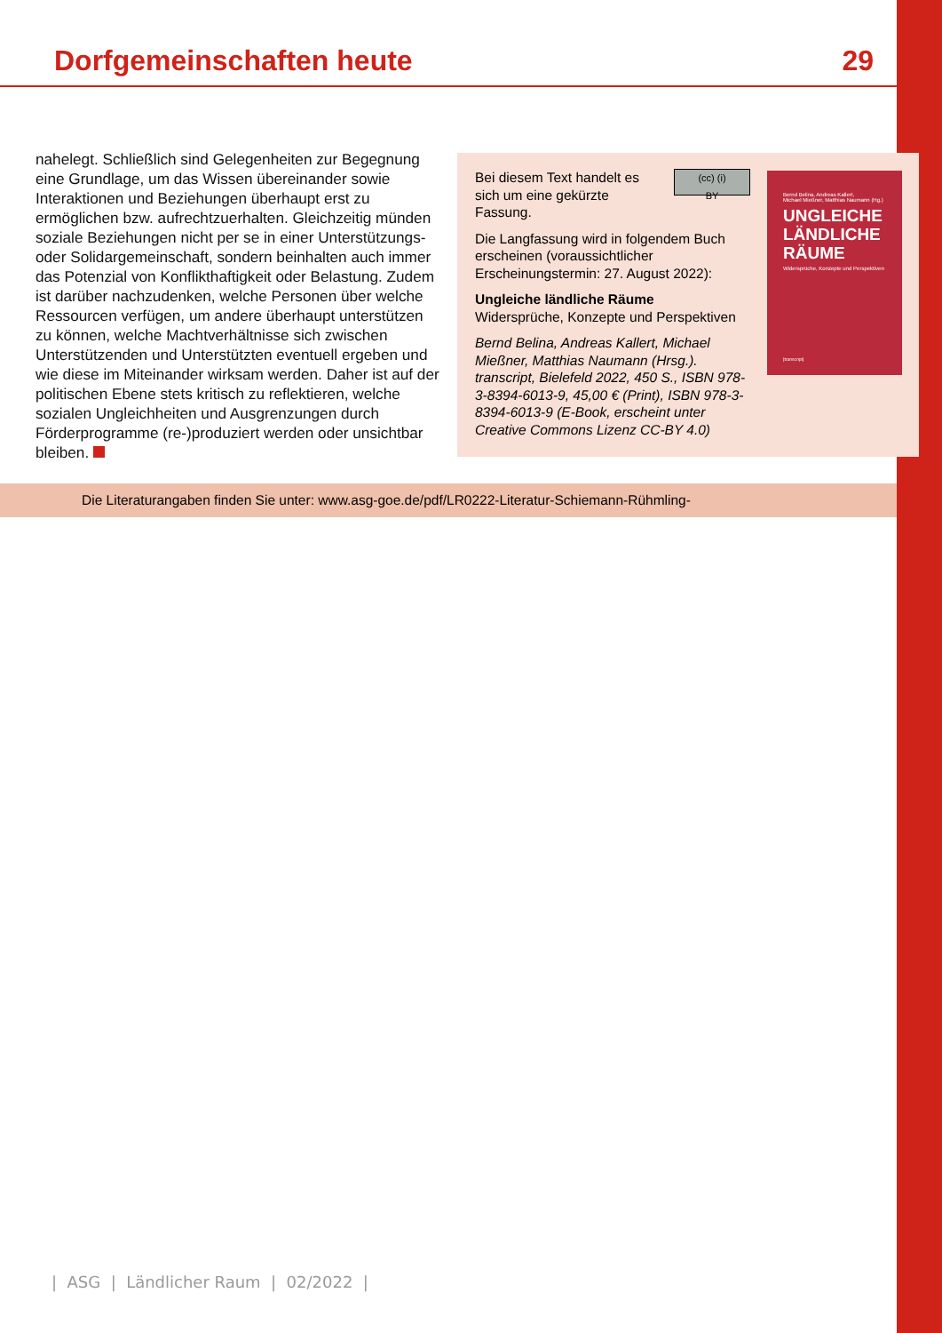Dorfgemeinschaften heute 29
nahelegt. Schließlich sind Gelegenheiten zur Begegnung eine Grundlage, um das Wissen übereinander sowie Interaktionen und Beziehungen überhaupt erst zu ermöglichen bzw. aufrechtzuerhalten. Gleichzeitig münden soziale Beziehungen nicht per se in einer Unterstützungs- oder Solidargemeinschaft, sondern beinhalten auch immer das Potenzial von Konflikthaftigkeit oder Belastung. Zudem ist darüber nachzudenken, welche Personen über welche Ressourcen verfügen, um andere überhaupt unterstützen zu können, welche Machtverhältnisse sich zwischen Unterstützenden und Unterstützten eventuell ergeben und wie diese im Miteinander wirksam werden. Daher ist auf der politischen Ebene stets kritisch zu reflektieren, welche sozialen Ungleichheiten und Ausgrenzungen durch Förderprogramme (re-)produziert werden oder unsichtbar bleiben.
(cc) (i)
BY Bei diesem Text handelt es sich um eine gekürzte Fassung.
Die Langfassung wird in folgendem Buch erscheinen (voraussichtlicher Erscheinungstermin: 27. August 2022):
Ungleiche ländliche Räume
Widersprüche, Konzepte und Perspektiven
Bernd Belina, Andreas Kallert, Michael Mießner, Matthias Naumann (Hrsg.). transcript, Bielefeld 2022, 450 S., ISBN 978-3-8394-6013-9, 45,00 € (Print), ISBN 978-3-8394-6013-9 (E-Book, erscheint unter Creative Commons Lizenz CC-BY 4.0)
Bernd Belina, Andreas Kallert,
Michael Mießner, Matthias Naumann (Hg.)
UNGLEICHE
LÄNDLICHE
RÄUME
Widersprüche, Konzepte und Perspektiven
[transcript]
Die Literaturangaben finden Sie unter: www.asg-goe.de/pdf/LR0222-Literatur-Schiemann-Rühmling-
| ASG | Ländlicher Raum | 02/2022 |